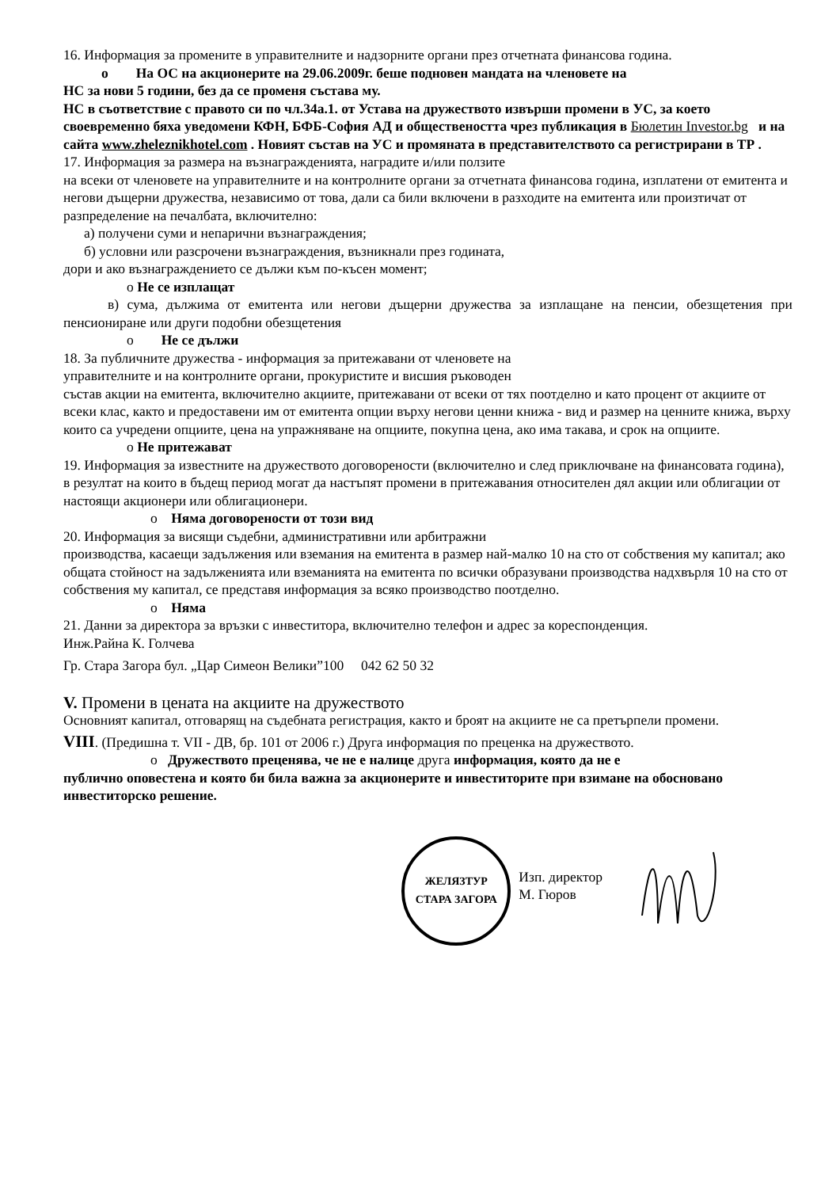16. Информация за промените в управителните и надзорните органи през отчетната финансова година.
o На ОС на акционерите на 29.06.2009г. беше подновен мандата на членовете на
НС за нови 5 години, без да се променя състава му.
НС в съответствие с правото си по чл.34а.1. от Устава на дружеството извърши промени в УС, за което своевременно бяха уведомени КФН, БФБ-София АД и обществеността чрез публикация в Бюлетин Investor.bg и на сайта www.zheleznikhotel.com . Новият състав на УС и промяната в представителството са регистрирани в ТР .
17. Информация за размера на възнагражденията, наградите и/или ползите
на всеки от членовете на управителните и на контролните органи за отчетната финансова година, изплатени от емитента и негови дъщерни дружества, независимо от това, дали са били включени в разходите на емитента или произтичат от разпределение на печалбата, включително:
а) получени суми и непарични възнаграждения;
б) условни или разсрочени възнаграждения, възникнали през годината,
дори и ако възнаграждението се дължи към по-късен момент;
o Не се изплащат
в) сума, дължима от емитента или негови дъщерни дружества за изплащане на пенсии, обезщетения при пенсиониране или други подобни обезщетения
o Не се дължи
18. За публичните дружества - информация за притежавани от членовете на
управителните и на контролните органи, прокуристите и висшия ръководен
състав акции на емитента, включително акциите, притежавани от всеки от тях поотделно и като процент от акциите от всеки клас, както и предоставени им от емитента опции върху негови ценни книжа - вид и размер на ценните книжа, върху които са учредени опциите, цена на упражняване на опциите, покупна цена, ако има такава, и срок на опциите.
o Не притежават
19. Информация за известните на дружеството договорености (включително и след приключване на финансовата година), в резултат на които в бъдещ период могат да настъпят промени в притежавания относителен дял акции или облигации от настоящи акционери или облигационери.
o Няма договорености от този вид
20. Информация за висящи съдебни, административни или арбитражни
производства, касаещи задължения или вземания на емитента в размер най-малко 10 на сто от собствения му капитал; ако общата стойност на задълженията или вземанията на емитента по всички образувани производства надхвърля 10 на сто от собствения му капитал, се представя информация за всяко производство поотделно.
o Няма
21. Данни за директора за връзки с инвеститора, включително телефон и адрес за кореспонденция.
Инж.Райна К. Голчева
Гр. Стара Загора бул. „Цар Симеон Велики”100 042 62 50 32
V. Промени в цената на акциите на дружеството
Основният капитал, отговарящ на съдебната регистрация, както и броят на акциите не са претърпели промени.
VIII. (Предишна т. VII - ДВ, бр. 101 от 2006 г.) Друга информация по преценка на дружеството.
o Дружеството преценява, че не е налице друга информация, която да не е
публично оповестена и която би била важна за акционерите и инвеститорите при взимане на обосновано инвеститорско решение.
ЖЕЛЯЗТУР
СТАРА ЗАГОРА
Изп. директор
М. Гюров